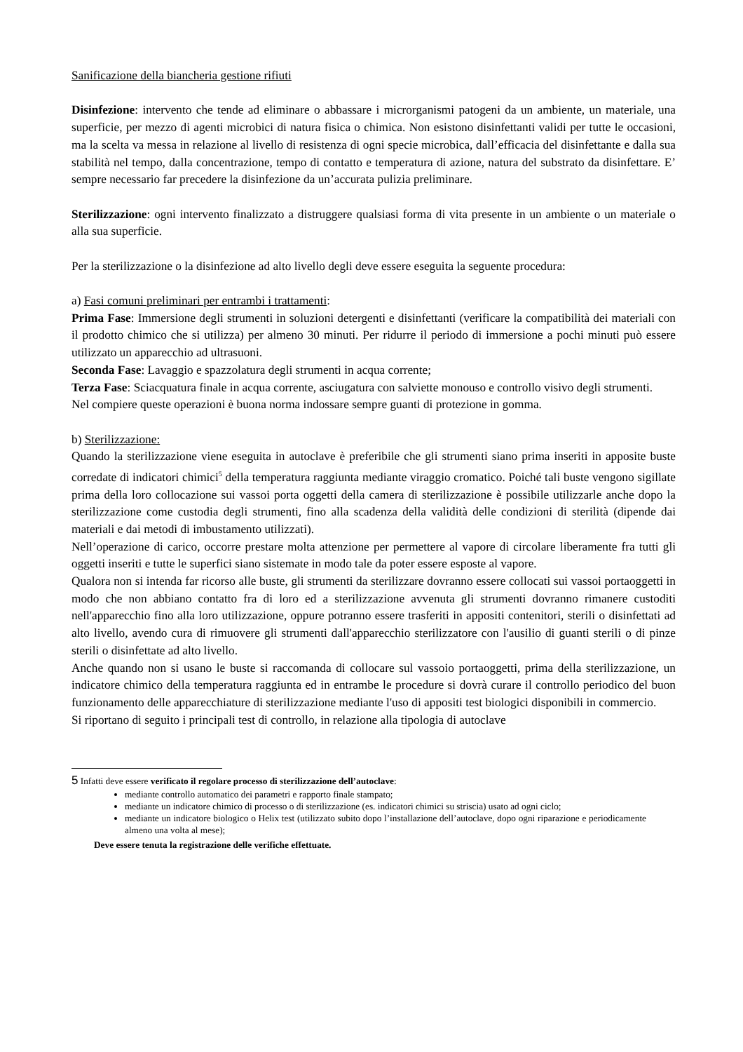Sanificazione della biancheria gestione rifiuti
Disinfezione: intervento che tende ad eliminare o abbassare i microrganismi patogeni da un ambiente, un materiale, una superficie, per mezzo di agenti microbici di natura fisica o chimica. Non esistono disinfettanti validi per tutte le occasioni, ma la scelta va messa in relazione al livello di resistenza di ogni specie microbica, dall’efficacia del disinfettante e dalla sua stabilità nel tempo, dalla concentrazione, tempo di contatto e temperatura di azione, natura del substrato da disinfettare. E’ sempre necessario far precedere la disinfezione da un’accurata pulizia preliminare.
Sterilizzazione: ogni intervento finalizzato a distruggere qualsiasi forma di vita presente in un ambiente o un materiale o alla sua superficie.
Per la sterilizzazione o la disinfezione ad alto livello degli deve essere eseguita la seguente procedura:
a) Fasi comuni preliminari per entrambi i trattamenti:
Prima Fase: Immersione degli strumenti in soluzioni detergenti e disinfettanti (verificare la compatibilità dei materiali con il prodotto chimico che si utilizza) per almeno 30 minuti. Per ridurre il periodo di immersione a pochi minuti può essere utilizzato un apparecchio ad ultrasuoni.
Seconda Fase: Lavaggio e spazzolatura degli strumenti in acqua corrente;
Terza Fase: Sciacquatura finale in acqua corrente, asciugatura con salviette monouso e controllo visivo degli strumenti.
Nel compiere queste operazioni è buona norma indossare sempre guanti di protezione in gomma.
b) Sterilizzazione:
Quando la sterilizzazione viene eseguita in autoclave è preferibile che gli strumenti siano prima inseriti in apposite buste corredate di indicatori chimici<sup>5</sup> della temperatura raggiunta mediante viraggio cromatico. Poiché tali buste vengono sigillate prima della loro collocazione sui vassoi porta oggetti della camera di sterilizzazione è possibile utilizzarle anche dopo la sterilizzazione come custodia degli strumenti, fino alla scadenza della validità delle condizioni di sterilità (dipende dai materiali e dai metodi di imbustamento utilizzati).
Nell’operazione di carico, occorre prestare molta attenzione per permettere al vapore di circolare liberamente fra tutti gli oggetti inseriti e tutte le superfici siano sistemate in modo tale da poter essere esposte al vapore.
Qualora non si intenda far ricorso alle buste, gli strumenti da sterilizzare dovranno essere collocati sui vassoi portaoggetti in modo che non abbiano contatto fra di loro ed a sterilizzazione avvenuta gli strumenti dovranno rimanere custoditi nell'apparecchio fino alla loro utilizzazione, oppure potranno essere trasferiti in appositi contenitori, sterili o disinfettati ad alto livello, avendo cura di rimuovere gli strumenti dall'apparecchio sterilizzatore con l'ausilio di guanti sterili o di pinze sterili o disinfettate ad alto livello.
Anche quando non si usano le buste si raccomanda di collocare sul vassoio portaoggetti, prima della sterilizzazione, un indicatore chimico della temperatura raggiunta ed in entrambe le procedure si dovrà curare il controllo periodico del buon funzionamento delle apparecchiature di sterilizzazione mediante l'uso di appositi test biologici disponibili in commercio.
Si riportano di seguito i principali test di controllo, in relazione alla tipologia di autoclave
5 Infatti deve essere verificato il regolare processo di sterilizzazione dell’autoclave:
mediante controllo automatico dei parametri e rapporto finale stampato;
mediante un indicatore chimico di processo o di sterilizzazione (es. indicatori chimici su striscia) usato ad ogni ciclo;
mediante un indicatore biologico o Helix test (utilizzato subito dopo l’installazione dell’autoclave, dopo ogni riparazione e periodicamente almeno una volta al mese);
Deve essere tenuta la registrazione delle verifiche effettuate.